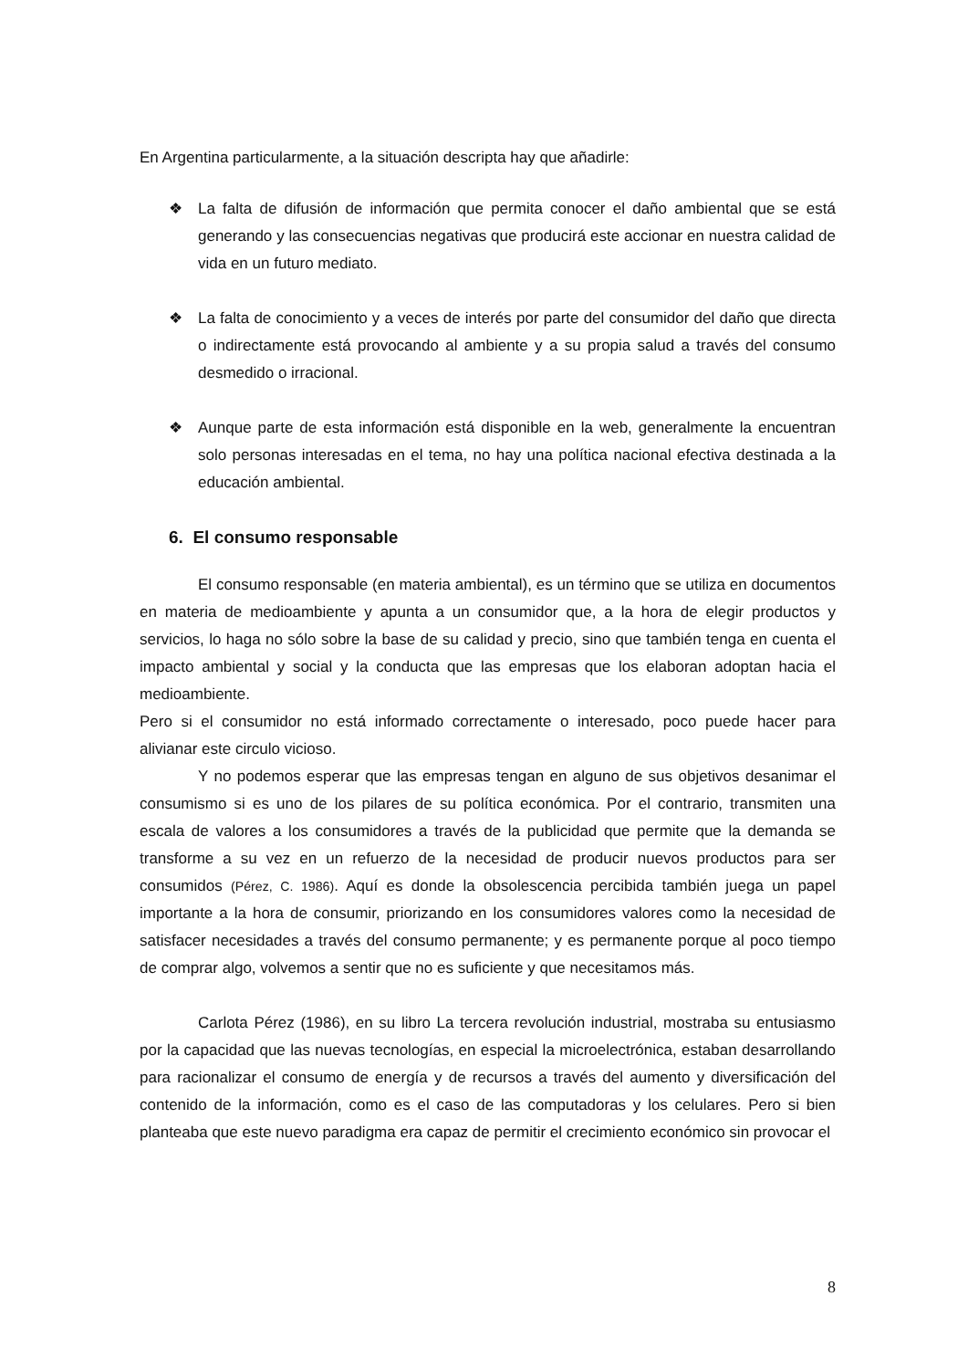En Argentina particularmente, a la situación descripta hay que añadirle:
❖ La falta de difusión de información que permita conocer el daño ambiental que se está generando y las consecuencias negativas que producirá este accionar en nuestra calidad de vida en un futuro mediato.
❖ La falta de conocimiento y a veces de interés por parte del consumidor del daño que directa o indirectamente está provocando al ambiente y a su propia salud a través del consumo desmedido o irracional.
❖ Aunque parte de esta información está disponible en la web, generalmente la encuentran solo personas interesadas en el tema, no hay una política nacional efectiva destinada a la educación ambiental.
6. El consumo responsable
El consumo responsable (en materia ambiental), es un término que se utiliza en documentos en materia de medioambiente y apunta a un consumidor que, a la hora de elegir productos y servicios, lo haga no sólo sobre la base de su calidad y precio, sino que también tenga en cuenta el impacto ambiental y social y la conducta que las empresas que los elaboran adoptan hacia el medioambiente.
Pero si el consumidor no está informado correctamente o interesado, poco puede hacer para alivianar este circulo vicioso.
Y no podemos esperar que las empresas tengan en alguno de sus objetivos desanimar el consumismo si es uno de los pilares de su política económica. Por el contrario, transmiten una escala de valores a los consumidores a través de la publicidad que permite que la demanda se transforme a su vez en un refuerzo de la necesidad de producir nuevos productos para ser consumidos (Pérez, C. 1986). Aquí es donde la obsolescencia percibida también juega un papel importante a la hora de consumir, priorizando en los consumidores valores como la necesidad de satisfacer necesidades a través del consumo permanente; y es permanente porque al poco tiempo de comprar algo, volvemos a sentir que no es suficiente y que necesitamos más.
Carlota Pérez (1986), en su libro La tercera revolución industrial, mostraba su entusiasmo por la capacidad que las nuevas tecnologías, en especial la microelectrónica, estaban desarrollando para racionalizar el consumo de energía y de recursos a través del aumento y diversificación del contenido de la información, como es el caso de las computadoras y los celulares. Pero si bien planteaba que este nuevo paradigma era capaz de permitir el crecimiento económico sin provocar el
8